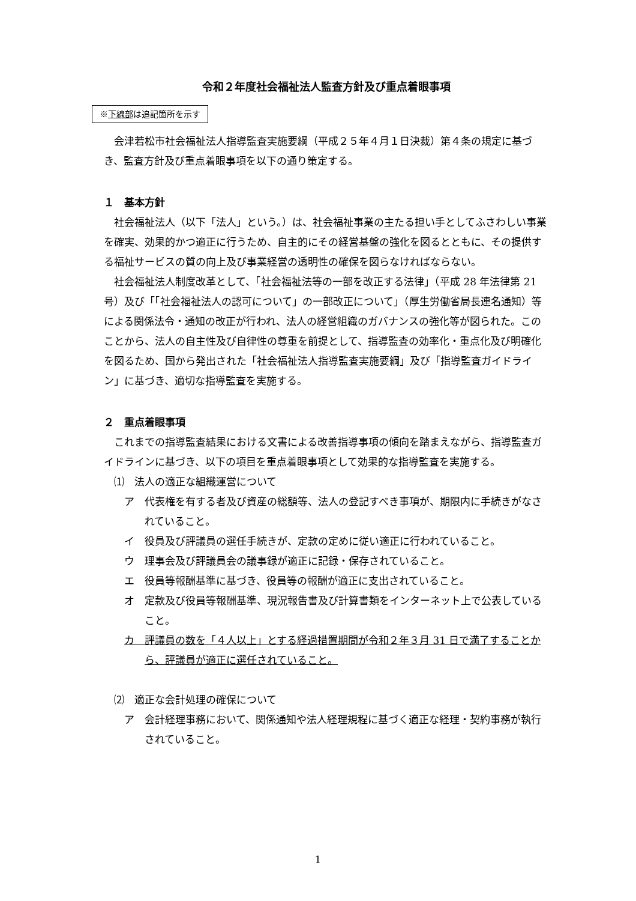令和２年度社会福祉法人監査方針及び重点着眼事項
※下線部は追記箇所を示す
会津若松市社会福祉法人指導監査実施要綱（平成２５年４月１日決裁）第４条の規定に基づき、監査方針及び重点着眼事項を以下の通り策定する。
１　基本方針
社会福祉法人（以下「法人」という。）は、社会福祉事業の主たる担い手としてふさわしい事業を確実、効果的かつ適正に行うため、自主的にその経営基盤の強化を図るとともに、その提供する福祉サービスの質の向上及び事業経営の透明性の確保を図らなければならない。
社会福祉法人制度改革として、「社会福祉法等の一部を改正する法律」（平成 28 年法律第 21 号）及び「「社会福祉法人の認可について」の一部改正について」（厚生労働省局長連名通知）等による関係法令・通知の改正が行われ、法人の経営組織のガバナンスの強化等が図られた。このことから、法人の自主性及び自律性の尊重を前提として、指導監査の効率化・重点化及び明確化を図るため、国から発出された「社会福祉法人指導監査実施要綱」及び「指導監査ガイドライン」に基づき、適切な指導監査を実施する。
２　重点着眼事項
これまでの指導監査結果における文書による改善指導事項の傾向を踏まえながら、指導監査ガイドラインに基づき、以下の項目を重点着眼事項として効果的な指導監査を実施する。
⑴　法人の適正な組織運営について
ア　代表権を有する者及び資産の総額等、法人の登記すべき事項が、期限内に手続きがなされていること。
イ　役員及び評議員の選任手続きが、定款の定めに従い適正に行われていること。
ウ　理事会及び評議員会の議事録が適正に記録・保存されていること。
エ　役員等報酬基準に基づき、役員等の報酬が適正に支出されていること。
オ　定款及び役員等報酬基準、現況報告書及び計算書類をインターネット上で公表していること。
カ　評議員の数を「４人以上」とする経過措置期間が令和２年３月 31 日で満了することから、評議員が適正に選任されていること。
⑵　適正な会計処理の確保について
ア　会計経理事務において、関係通知や法人経理規程に基づく適正な経理・契約事務が執行されていること。
1